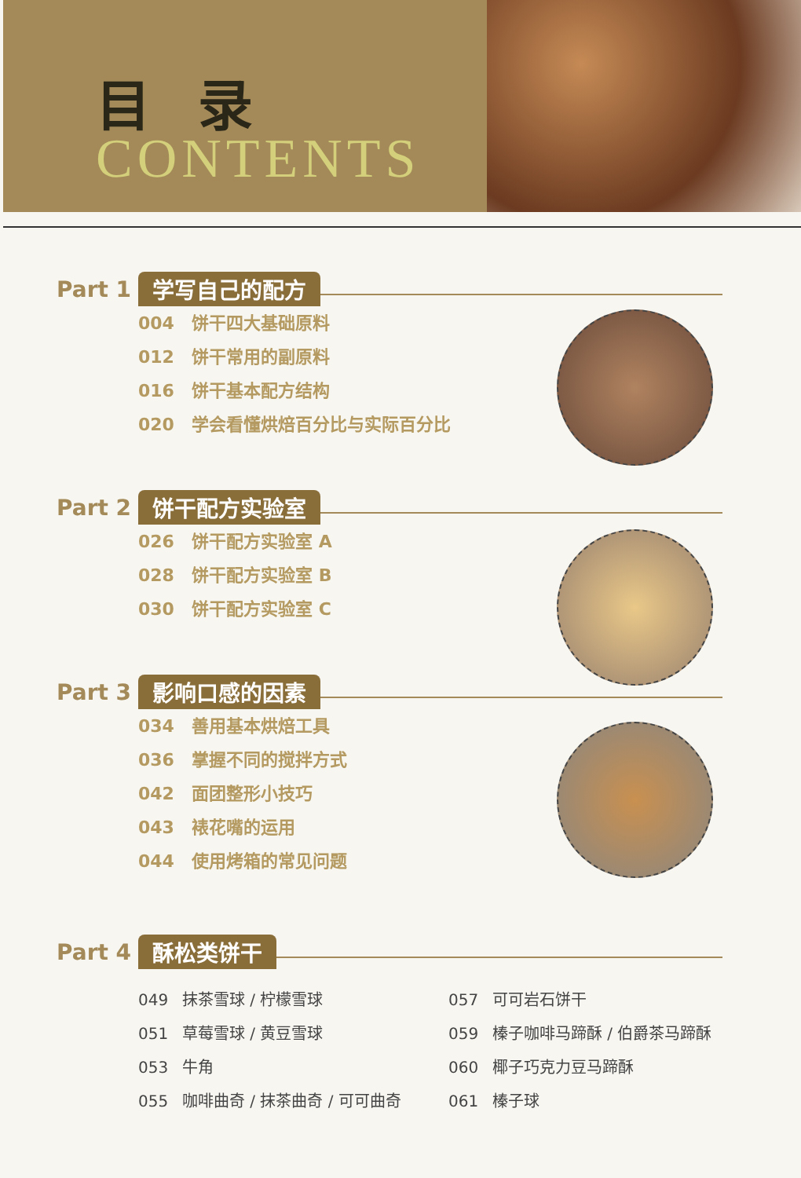目录
CONTENTS
Part 1 学写自己的配方
004 饼干四大基础原料
012 饼干常用的副原料
016 饼干基本配方结构
020 学会看懂烘焙百分比与实际百分比
Part 2 饼干配方实验室
026 饼干配方实验室 A
028 饼干配方实验室 B
030 饼干配方实验室 C
Part 3 影响口感的因素
034 善用基本烘焙工具
036 掌握不同的搅拌方式
042 面团整形小技巧
043 裱花嘴的运用
044 使用烤箱的常见问题
Part 4 酥松类饼干
049 抹茶雪球 / 柠檬雪球
051 草莓雪球 / 黄豆雪球
053 牛角
055 咖啡曲奇 / 抹茶曲奇 / 可可曲奇
057 可可岩石饼干
059 榛子咖啡马蹄酥 / 伯爵茶马蹄酥
060 椰子巧克力豆马蹄酥
061 榛子球